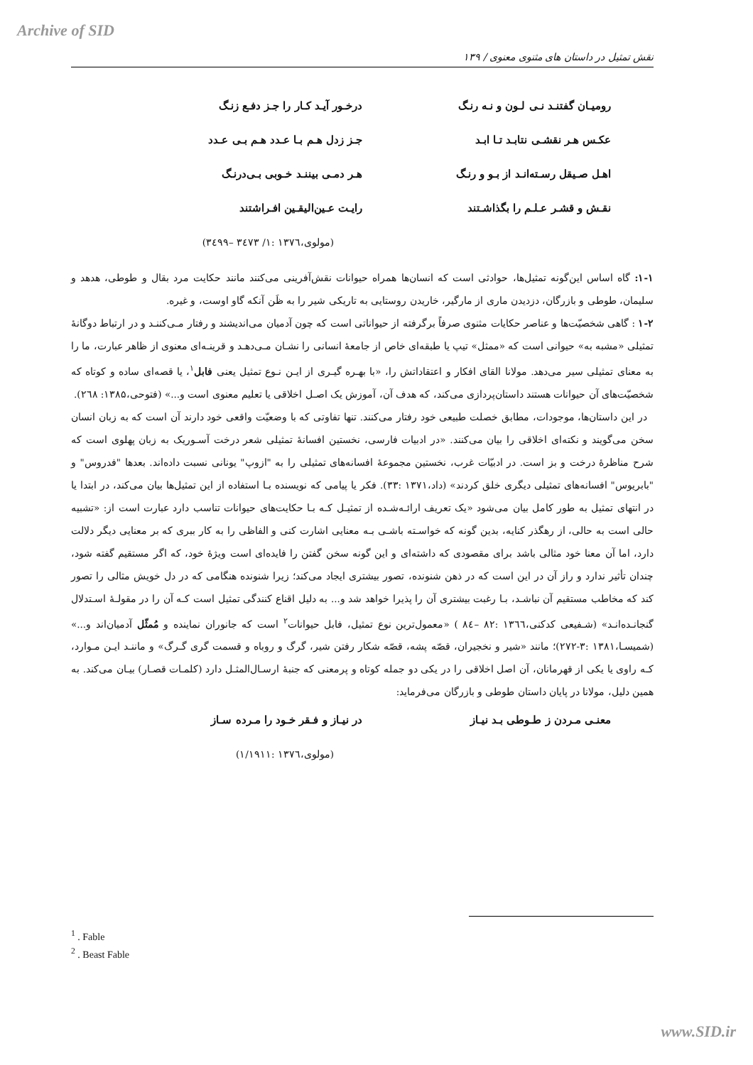Archive of SID
نقش تمثیل در داستان های مثنوی معنوی / ۱۳۹
رومیـان گفتنـد نـی لـون و نـه رنـگ
درخـور آیـد کـار را جـز دفـع زنـگ
عکـس هـر نقشـی نتابـد تـا ابـد جـز زدل هـم بـا عـدد هـم بـی عـدد
اهـل صـیقل رسـته‌انـد از بـو و رنـگ
هـر دمـی بیننـد خـوبی بـی‌درنـگ
نقـش و قشـر عـلـم را بگذاشـتند رایـت عـین‌الیقـین افـراشتند
(مولوی،۱۳۷٦ :۱/ ۳٤۷۳ –۳٤۹۹)
۱-۱: گاه اساس این‌گونه تمثیل‌ها، حوادثی است که انسان‌ها همراه حیوانات نقش‌آفرینی می‌کنند مانند حکایت مرد بقال و طوطی، هدهد و سلیمان، طوطی و بازرگان، دزدیدن ماری از مارگیر، خاریدن روستایی به تاریکی شیر را به ظَن آنکه گاو اوست، و غیره.
۱-۲ : گاهی شخصیّت‌ها و عناصر حکایات مثنوی صرفاً برگرفته از حیواناتی است که چون آدمیان می‌اندیشند و رفتار مـی‌کننـد و در ارتباط دوگانهٔ تمثیلی «مشبه به» حیوانی است که «ممثل» تیپ یا طبقه‌ای خاص از جامعهٔ انسانی را نشـان مـی‌دهـد و قرینـه‌ای معنوی از ظاهر عبارت، ما را به معنای تمثیلی سیر می‌دهد. مولانا القای افکار و اعتقاداتش را، «با بهـره گیـری از ایـن نـوع تمثیل یعنی فابل<sup>۱</sup>، یا قصه‌ای ساده و کوتاه که شخصیّت‌های آن حیوانات هستند داستان‌پردازی می‌کند، که هدف آن، آموزش یک اصـل اخلاقی یا تعلیم معنوی است و...» (فتوحی،۱۳۸۵: ۲٦۸).
در این داستان‌ها، موجودات، مطابق خصلت طبیعی خود رفتار می‌کنند. تنها تفاوتی که با وضعیّت واقعی خود دارند آن است که به زبان انسان سخن می‌گویند و نکته‌ای اخلاقی را بیان می‌کنند. «در ادبیات فارسی، نخستین افسانهٔ تمثیلی شعر درخت آسـوریک به زبان پهلوی است که شرح مناظرهٔ درخت و بز است. در ادبیّات غرب، نخستین مجموعهٔ افسانه‌های تمثیلی را به "ازوپ" یونانی نسبت داده‌اند. بعدها "فدروس" و "بابریوس" افسانه‌های تمثیلی دیگری خلق کردند» (داد،۱۳۷۱ :۳۳). فکر یا پیامی که نویسنده بـا استفاده از این تمثیل‌ها بیان می‌کند، در ابتدا یا در انتهای تمثیل به طور کامل بیان می‌شود «یک تعریف ارائـه‌شـده از تمثیـل کـه بـا حکایت‌های حیوانات تناسب دارد عبارت است از: «تشبیه حالی است به حالی، از رهگذر کنایه، بدین گونه که خواسـته باشـی بـه معنایی اشارت کنی و الفاظی را به کار ببری که بر معنایی دیگر دلالت دارد، اما آن معنا خود مثالی باشد برای مقصودی که داشته‌ای و این گونه سخن گفتن را فایده‌ای است ویژهٔ خود، که اگر مستقیم گفته شود، چندان تأثیر ندارد و راز آن در این است که در ذهن شنونده، تصور بیشتری ایجاد می‌کند؛ زیرا شنونده هنگامی که در دل خویش مثالی را تصور کند که مخاطب مستقیم آن نباشـد، بـا رغبت بیشتری آن را پذیرا خواهد شد و... به دلیل اقناع کنندگی تمثیل است کـه آن را در مقولـهٔ اسـتدلال گنجانـده‌انـد» (شـفیعی کدکنی،۱۳٦٦ :۸۲ –۸٤ ) «معمول‌ترین نوع تمثیل، فابل حیوانات<sup>۲</sup> است که جانوران نماینده و مُمثّل آدمیان‌اند و...» (شمیسـا،۱۳۸۱ :۳-۲۷۲)؛ مانند «شیر و نخجیران، قصّه پشه، قصّه شکار رفتن شیر، گرگ و روباه و قسمت گری گـرگ» و ماننـد ایـن مـوارد، کـه راوی یا یکی از قهرمانان، آن اصل اخلاقی را در یکی دو جمله کوتاه و پرمعنی که جنبهٔ ارسـال‌المثـل دارد (کلمـات قصـار) بیـان می‌کند. به همین دلیل، مولانا در پایان داستان طوطی و بازرگان می‌فرماید:
معنـی مـردن ز طـوطی بـد نیـاز در نیـاز و فـقر خـود را مـرده سـاز
(مولوی،۱۳۷٦ :۱/۱۹۱۱)
<sup>1</sup> . Fable
<sup>2</sup> . Beast Fable
www.SID.ir